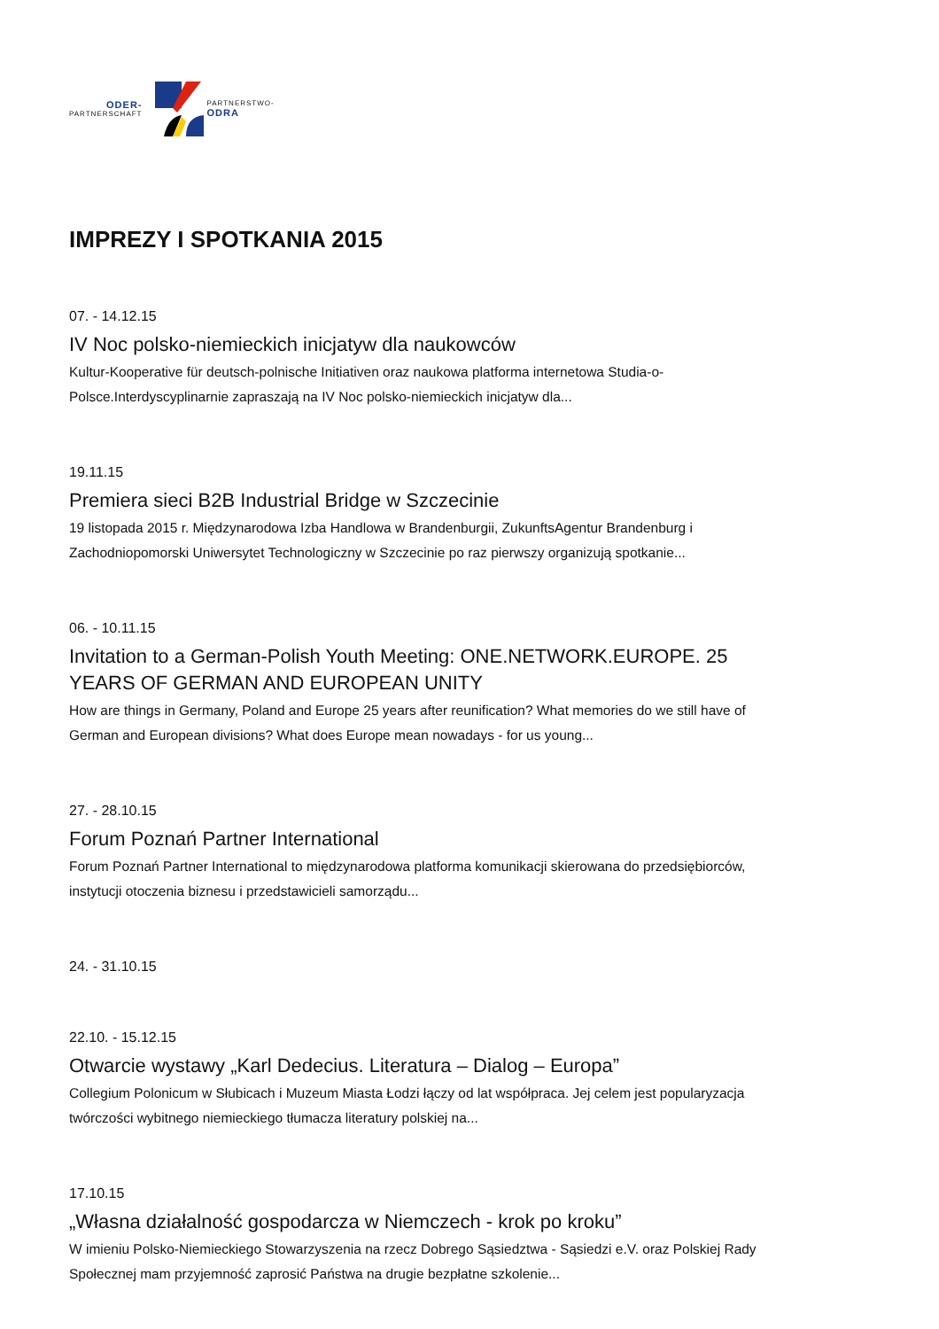ODER-
PARTNERSCHAFT
PARTNERSTWO-
ODRA
IMPREZY I SPOTKANIA 2015
07. - 14.12.15
IV Noc polsko-niemieckich inicjatyw dla naukowców
Kultur-Kooperative für deutsch-polnische Initiativen oraz naukowa platforma internetowa Studia-o-Polsce.Interdyscyplinarnie zapraszają na IV Noc polsko-niemieckich inicjatyw dla...
19.11.15
Premiera sieci B2B Industrial Bridge w Szczecinie
19 listopada 2015 r. Międzynarodowa Izba Handlowa w Brandenburgii, ZukunftsAgentur Brandenburg i Zachodniopomorski Uniwersytet Technologiczny w Szczecinie po raz pierwszy organizują spotkanie...
06. - 10.11.15
Invitation to a German-Polish Youth Meeting: ONE.NETWORK.EUROPE. 25 YEARS OF GERMAN AND EUROPEAN UNITY
How are things in Germany, Poland and Europe 25 years after reunification? What memories do we still have of German and European divisions? What does Europe mean nowadays - for us young...
27. - 28.10.15
Forum Poznań Partner International
Forum Poznań Partner International to międzynarodowa platforma komunikacji skierowana do przedsiębiorców, instytucji otoczenia biznesu i przedstawicieli samorządu...
24. - 31.10.15
22.10. - 15.12.15
Otwarcie wystawy „Karl Dedecius. Literatura – Dialog – Europa”
Collegium Polonicum w Słubicach i Muzeum Miasta Łodzi łączy od lat współpraca. Jej celem jest popularyzacja twórczości wybitnego niemieckiego tłumacza literatury polskiej na...
17.10.15
„Własna działalność gospodarcza w Niemczech - krok po kroku”
W imieniu Polsko-Niemieckiego Stowarzyszenia na rzecz Dobrego Sąsiedztwa - Sąsiedzi e.V. oraz Polskiej Rady Społecznej mam przyjemność zaprosić Państwa na drugie bezpłatne szkolenie...